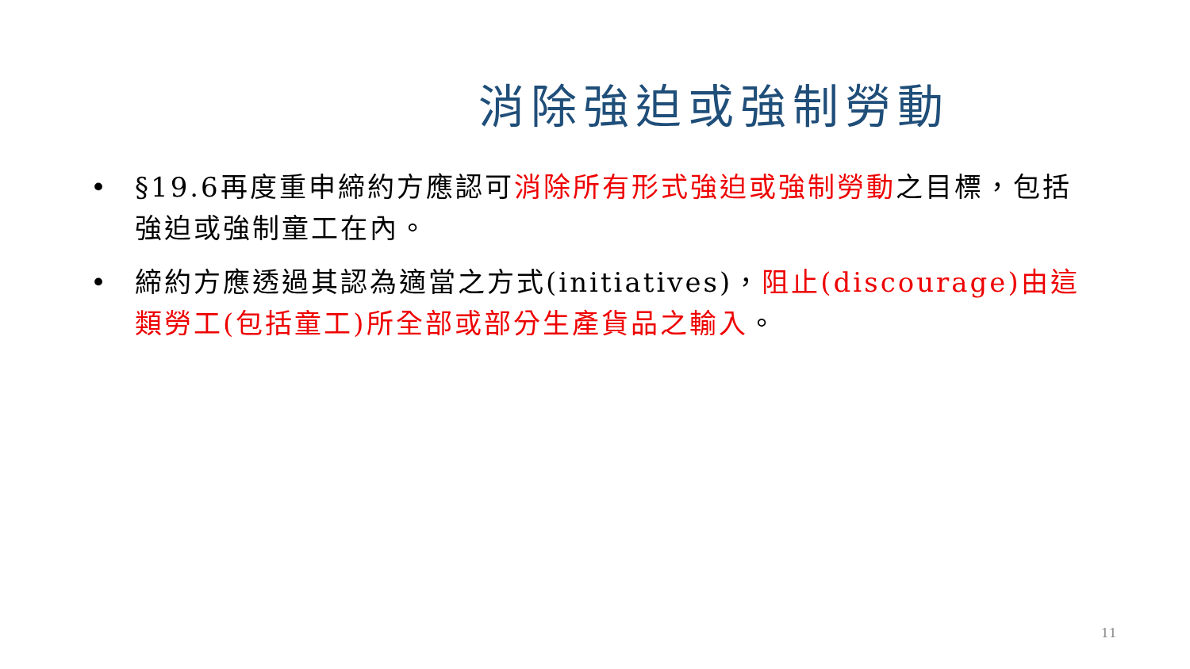消除強迫或強制勞動
• §19.6再度重申締約方應認可消除所有形式強迫或強制勞動之目標，包括強迫或強制童工在內。
• 締約方應透過其認為適當之方式(initiatives)，阻止(discourage)由這類勞工(包括童工)所全部或部分生產貨品之輸入。
11